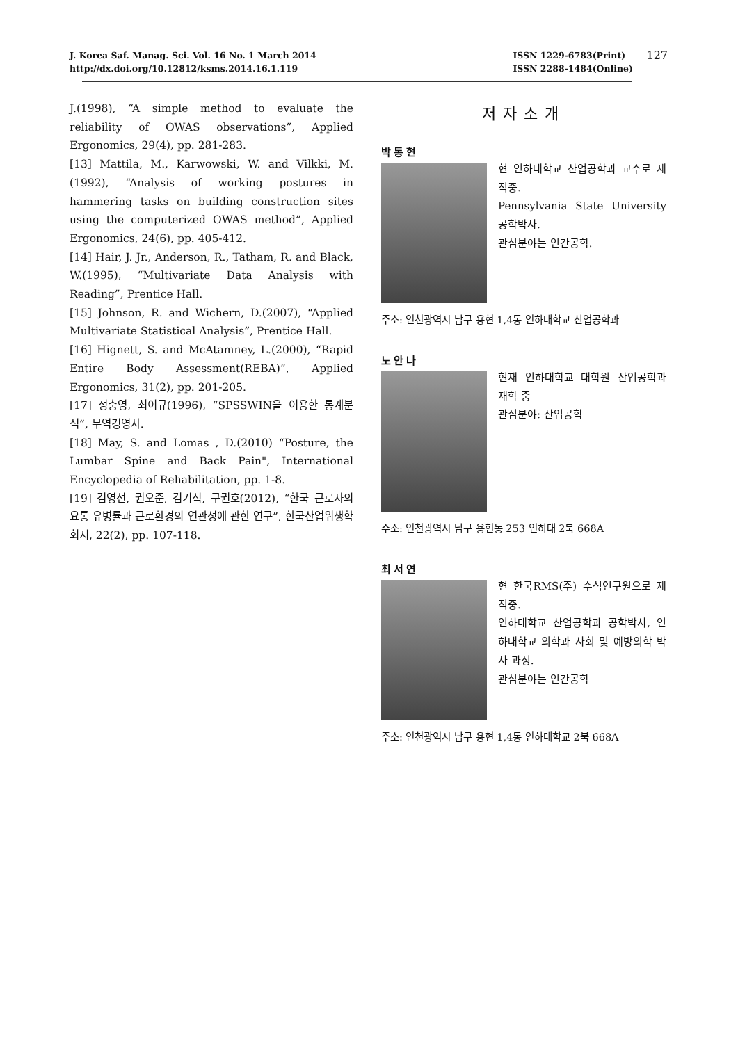J. Korea Saf. Manag. Sci. Vol. 16 No. 1 March 2014
http://dx.doi.org/10.12812/ksms.2014.16.1.119
ISSN 1229-6783(Print)
ISSN 2288-1484(Online)
127
J.(1998), “A simple method to evaluate the reliability of OWAS observations”, Applied Ergonomics, 29(4), pp. 281-283.
[13] Mattila, M., Karwowski, W. and Vilkki, M.(1992), “Analysis of working postures in hammering tasks on building construction sites using the computerized OWAS method”, Applied Ergonomics, 24(6), pp. 405-412.
[14] Hair, J. Jr., Anderson, R., Tatham, R. and Black, W.(1995), “Multivariate Data Analysis with Reading”, Prentice Hall.
[15] Johnson, R. and Wichern, D.(2007), “Applied Multivariate Statistical Analysis”, Prentice Hall.
[16] Hignett, S. and McAtamney, L.(2000), “Rapid Entire Body Assessment(REBA)”, Applied Ergonomics, 31(2), pp. 201-205.
[17] 정충영, 최이규(1996), “SPSSWIN을 이용한 통계분석”, 무역경영사.
[18] May, S. and Lomas , D.(2010) “Posture, the Lumbar Spine and Back Pain", International Encyclopedia of Rehabilitation, pp. 1-8.
[19] 김영선, 권오준, 김기식, 구권호(2012), “한국 근로자의 요통 유병률과 근로환경의 연관성에 관한 연구”, 한국산업위생학회지, 22(2), pp. 107-118.
저자소개
박동현
현 인하대학교 산업공학과 교수로 재직중.
Pennsylvania State University 공학박사.
관심분야는 인간공학.
주소: 인천광역시 남구 용현 1,4동 인하대학교 산업공학과
노안나
현재 인하대학교 대학원 산업공학과 재학 중
관심분야: 산업공학
주소: 인천광역시 남구 용현동 253 인하대 2북 668A
최서연
현 한국RMS(주) 수석연구원으로 재직중.
인하대학교 산업공학과 공학박사, 인하대학교 의학과 사회 및 예방의학 박사 과정.
관심분야는 인간공학
주소: 인천광역시 남구 용현 1,4동 인하대학교 2북 668A